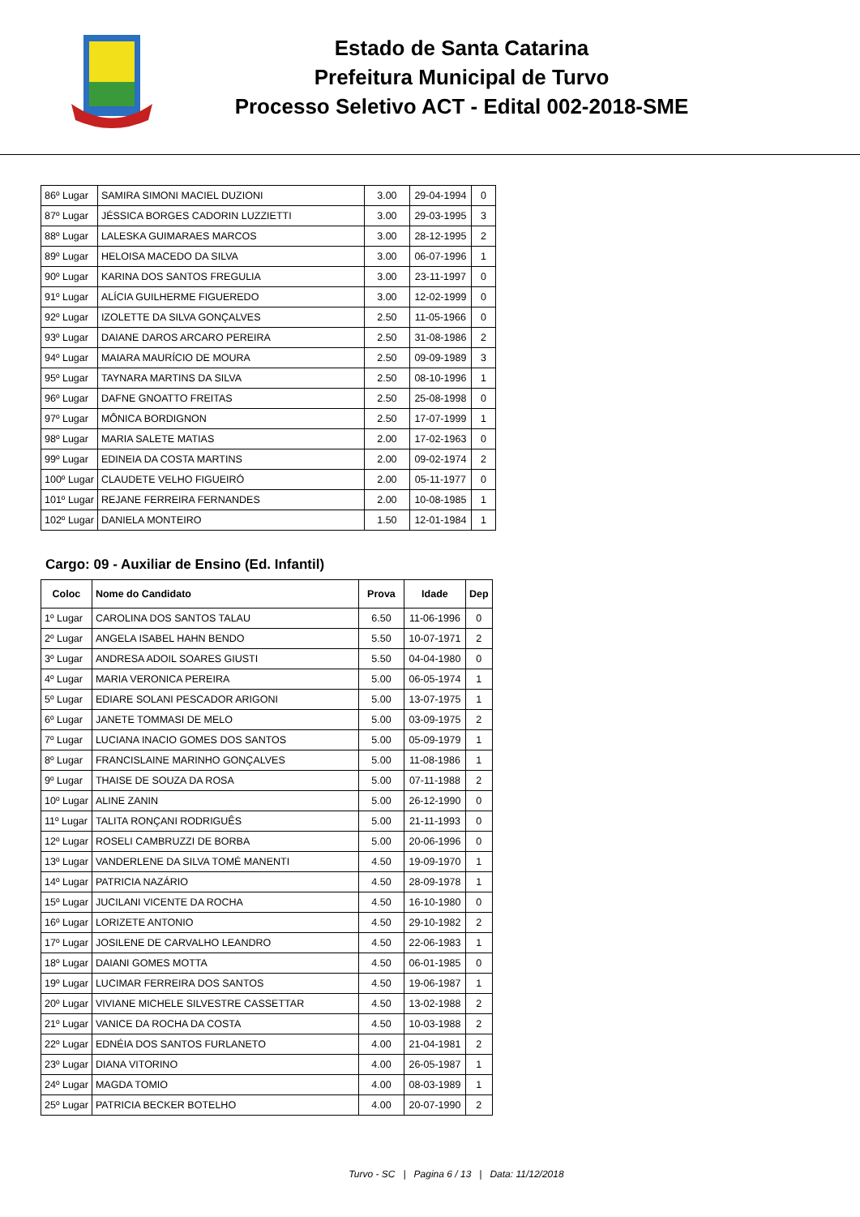Estado de Santa Catarina
Prefeitura Municipal de Turvo
Processo Seletivo ACT - Edital 002-2018-SME
| 86º Lugar | SAMIRA SIMONI MACIEL DUZIONI | 3.00 | 29-04-1994 | 0 |
| 87º Lugar | JÉSSICA BORGES CADORIN LUZZIETTI | 3.00 | 29-03-1995 | 3 |
| 88º Lugar | LALESKA GUIMARAES MARCOS | 3.00 | 28-12-1995 | 2 |
| 89º Lugar | HELOISA MACEDO DA SILVA | 3.00 | 06-07-1996 | 1 |
| 90º Lugar | KARINA DOS SANTOS FREGULIA | 3.00 | 23-11-1997 | 0 |
| 91º Lugar | ALÍCIA GUILHERME FIGUEREDO | 3.00 | 12-02-1999 | 0 |
| 92º Lugar | IZOLETTE DA SILVA GONÇALVES | 2.50 | 11-05-1966 | 0 |
| 93º Lugar | DAIANE DAROS ARCARO PEREIRA | 2.50 | 31-08-1986 | 2 |
| 94º Lugar | MAIARA MAURÍCIO DE MOURA | 2.50 | 09-09-1989 | 3 |
| 95º Lugar | TAYNARA MARTINS DA SILVA | 2.50 | 08-10-1996 | 1 |
| 96º Lugar | DAFNE GNOATTO FREITAS | 2.50 | 25-08-1998 | 0 |
| 97º Lugar | MÔNICA BORDIGNON | 2.50 | 17-07-1999 | 1 |
| 98º Lugar | MARIA SALETE MATIAS | 2.00 | 17-02-1963 | 0 |
| 99º Lugar | EDINEIA DA COSTA MARTINS | 2.00 | 09-02-1974 | 2 |
| 100º Lugar | CLAUDETE VELHO FIGUEIRÓ | 2.00 | 05-11-1977 | 0 |
| 101º Lugar | REJANE FERREIRA FERNANDES | 2.00 | 10-08-1985 | 1 |
| 102º Lugar | DANIELA MONTEIRO | 1.50 | 12-01-1984 | 1 |
Cargo: 09 - Auxiliar de Ensino (Ed. Infantil)
| Coloc | Nome do Candidato | Prova | Idade | Dep |
| --- | --- | --- | --- | --- |
| 1º Lugar | CAROLINA DOS SANTOS TALAU | 6.50 | 11-06-1996 | 0 |
| 2º Lugar | ANGELA ISABEL HAHN BENDO | 5.50 | 10-07-1971 | 2 |
| 3º Lugar | ANDRESA ADOIL SOARES GIUSTI | 5.50 | 04-04-1980 | 0 |
| 4º Lugar | MARIA VERONICA PEREIRA | 5.00 | 06-05-1974 | 1 |
| 5º Lugar | EDIARE SOLANI PESCADOR ARIGONI | 5.00 | 13-07-1975 | 1 |
| 6º Lugar | JANETE TOMMASI DE MELO | 5.00 | 03-09-1975 | 2 |
| 7º Lugar | LUCIANA INACIO GOMES DOS SANTOS | 5.00 | 05-09-1979 | 1 |
| 8º Lugar | FRANCISLAINE MARINHO GONÇALVES | 5.00 | 11-08-1986 | 1 |
| 9º Lugar | THAISE DE SOUZA DA ROSA | 5.00 | 07-11-1988 | 2 |
| 10º Lugar | ALINE ZANIN | 5.00 | 26-12-1990 | 0 |
| 11º Lugar | TALITA RONÇANI RODRIGUÊS | 5.00 | 21-11-1993 | 0 |
| 12º Lugar | ROSELI CAMBRUZZI DE BORBA | 5.00 | 20-06-1996 | 0 |
| 13º Lugar | VANDERLENE DA SILVA TOMÉ MANENTI | 4.50 | 19-09-1970 | 1 |
| 14º Lugar | PATRICIA NAZÁRIO | 4.50 | 28-09-1978 | 1 |
| 15º Lugar | JUCILANI VICENTE DA ROCHA | 4.50 | 16-10-1980 | 0 |
| 16º Lugar | LORIZETE ANTONIO | 4.50 | 29-10-1982 | 2 |
| 17º Lugar | JOSILENE DE CARVALHO LEANDRO | 4.50 | 22-06-1983 | 1 |
| 18º Lugar | DAIANI GOMES MOTTA | 4.50 | 06-01-1985 | 0 |
| 19º Lugar | LUCIMAR FERREIRA DOS SANTOS | 4.50 | 19-06-1987 | 1 |
| 20º Lugar | VIVIANE MICHELE SILVESTRE CASSETTAR | 4.50 | 13-02-1988 | 2 |
| 21º Lugar | VANICE DA ROCHA DA COSTA | 4.50 | 10-03-1988 | 2 |
| 22º Lugar | EDNÉIA DOS SANTOS FURLANETO | 4.00 | 21-04-1981 | 2 |
| 23º Lugar | DIANA VITORINO | 4.00 | 26-05-1987 | 1 |
| 24º Lugar | MAGDA TOMIO | 4.00 | 08-03-1989 | 1 |
| 25º Lugar | PATRICIA BECKER BOTELHO | 4.00 | 20-07-1990 | 2 |
Turvo - SC | Pagina 6 / 13 | Data: 11/12/2018